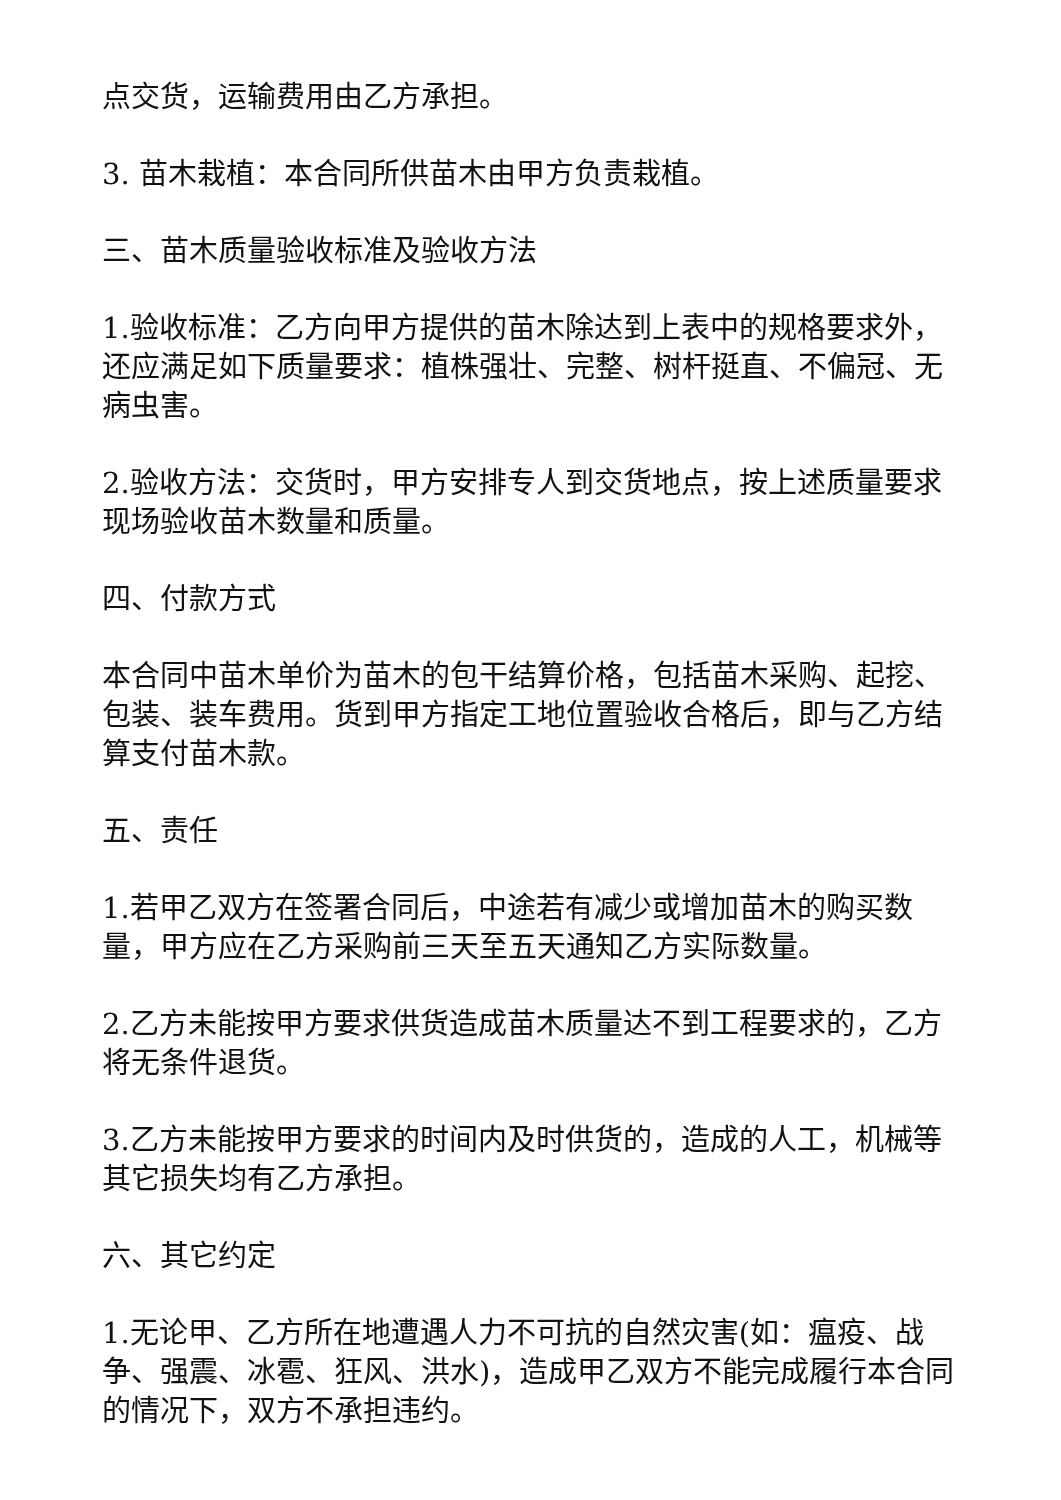点交货，运输费用由乙方承担。
3. 苗木栽植：本合同所供苗木由甲方负责栽植。
三、苗木质量验收标准及验收方法
1.验收标准：乙方向甲方提供的苗木除达到上表中的规格要求外，还应满足如下质量要求：植株强壮、完整、树杆挺直、不偏冠、无病虫害。
2.验收方法：交货时，甲方安排专人到交货地点，按上述质量要求现场验收苗木数量和质量。
四、付款方式
本合同中苗木单价为苗木的包干结算价格，包括苗木采购、起挖、包装、装车费用。货到甲方指定工地位置验收合格后，即与乙方结算支付苗木款。
五、责任
1.若甲乙双方在签署合同后，中途若有减少或增加苗木的购买数量，甲方应在乙方采购前三天至五天通知乙方实际数量。
2.乙方未能按甲方要求供货造成苗木质量达不到工程要求的，乙方将无条件退货。
3.乙方未能按甲方要求的时间内及时供货的，造成的人工，机械等其它损失均有乙方承担。
六、其它约定
1.无论甲、乙方所在地遭遇人力不可抗的自然灾害(如：瘟疫、战争、强震、冰雹、狂风、洪水)，造成甲乙双方不能完成履行本合同的情况下，双方不承担违约。